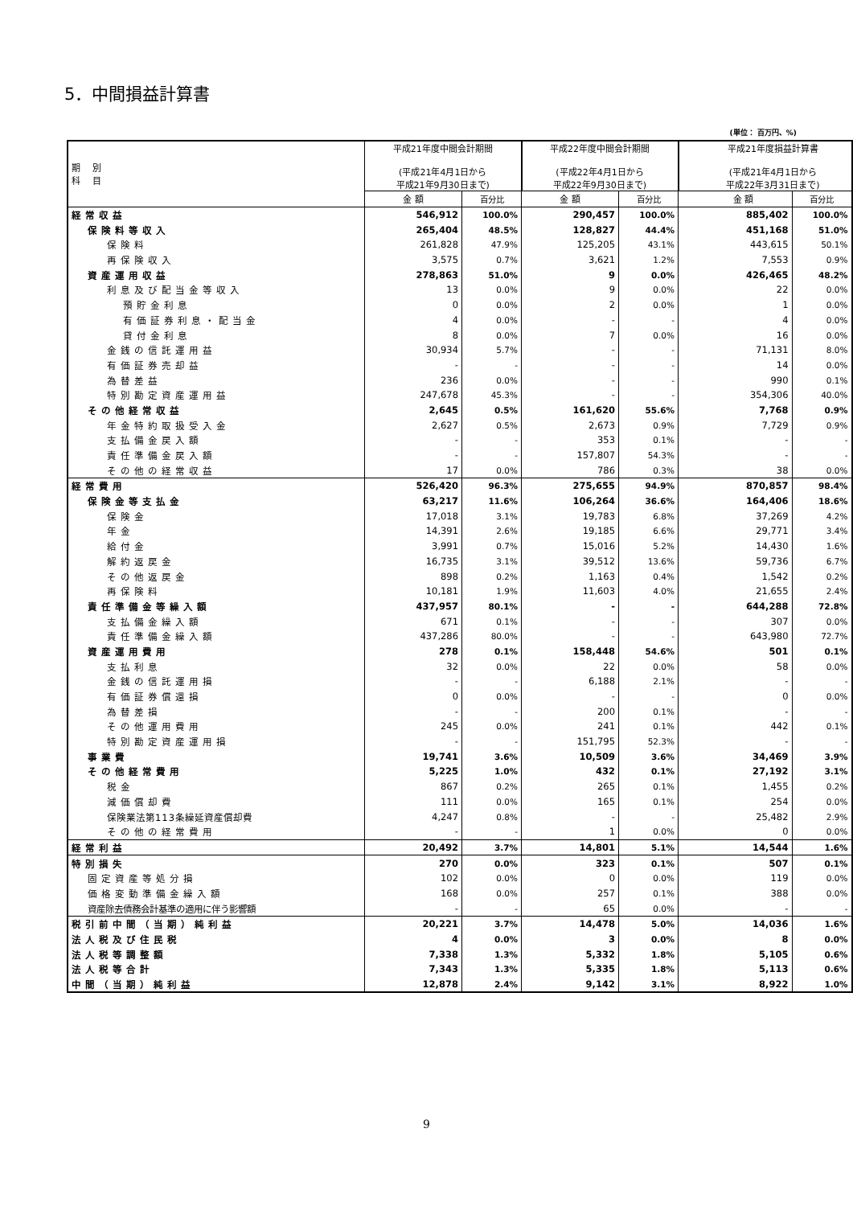5．中間損益計算書
(単位： 百万円、%)
| 期 別 科 目 | 平成21年度中間会計期間 (平成21年4月1日から 平成21年9月30日まで) | | 平成22年度中間会計期間 (平成22年4月1日から 平成22年9月30日まで) | | | 平成21年度損益計算書 (平成21年4月1日から 平成22年3月31日まで) | |
| --- | --- | --- | --- | --- | --- | --- | --- |
| | 金 額 | 百分比 | 金 額 | 百分比 | | 金 額 | 百分比 |
| 経常収益 | 546,912 | 100.0% | 290,457 | 100.0% | | 885,402 | 100.0% |
| 保険料等収入 | 265,404 | 48.5% | 128,827 | 44.4% | | 451,168 | 51.0% |
| 保険料 | 261,828 | 47.9% | 125,205 | 43.1% | | 443,615 | 50.1% |
| 再保険収入 | 3,575 | 0.7% | 3,621 | 1.2% | | 7,553 | 0.9% |
| 資産運用収益 | 278,863 | 51.0% | 9 | 0.0% | | 426,465 | 48.2% |
| 利息及び配当金等収入 | 13 | 0.0% | 9 | 0.0% | | 22 | 0.0% |
| 預貯金利息 | 0 | 0.0% | 2 | 0.0% | | 1 | 0.0% |
| 有価証券利息・配当金 | 4 | 0.0% | - | - | | 4 | 0.0% |
| 貸付金利息 | 8 | 0.0% | 7 | 0.0% | | 16 | 0.0% |
| 金銭の信託運用益 | 30,934 | 5.7% | - | - | | 71,131 | 8.0% |
| 有価証券売却益 | - | - | - | - | | 14 | 0.0% |
| 為替差益 | 236 | 0.0% | - | - | | 990 | 0.1% |
| 特別勘定資産運用益 | 247,678 | 45.3% | - | - | | 354,306 | 40.0% |
| その他経常収益 | 2,645 | 0.5% | 161,620 | 55.6% | | 7,768 | 0.9% |
| 年金特約取扱受入金 | 2,627 | 0.5% | 2,673 | 0.9% | | 7,729 | 0.9% |
| 支払備金戻入額 | - | - | 353 | 0.1% | | - | - |
| 責任準備金戻入額 | - | - | 157,807 | 54.3% | | - | - |
| その他の経常収益 | 17 | 0.0% | 786 | 0.3% | | 38 | 0.0% |
| 経常費用 | 526,420 | 96.3% | 275,655 | 94.9% | | 870,857 | 98.4% |
| 保険金等支払金 | 63,217 | 11.6% | 106,264 | 36.6% | | 164,406 | 18.6% |
| 保険金 | 17,018 | 3.1% | 19,783 | 6.8% | | 37,269 | 4.2% |
| 年金 | 14,391 | 2.6% | 19,185 | 6.6% | | 29,771 | 3.4% |
| 給付金 | 3,991 | 0.7% | 15,016 | 5.2% | | 14,430 | 1.6% |
| 解約返戻金 | 16,735 | 3.1% | 39,512 | 13.6% | | 59,736 | 6.7% |
| その他返戻金 | 898 | 0.2% | 1,163 | 0.4% | | 1,542 | 0.2% |
| 再保険料 | 10,181 | 1.9% | 11,603 | 4.0% | | 21,655 | 2.4% |
| 責任準備金等繰入額 | 437,957 | 80.1% | - | - | | 644,288 | 72.8% |
| 支払備金繰入額 | 671 | 0.1% | - | - | | 307 | 0.0% |
| 責任準備金繰入額 | 437,286 | 80.0% | - | - | | 643,980 | 72.7% |
| 資産運用費用 | 278 | 0.1% | 158,448 | 54.6% | | 501 | 0.1% |
| 支払利息 | 32 | 0.0% | 22 | 0.0% | | 58 | 0.0% |
| 金銭の信託運用損 | - | - | 6,188 | 2.1% | | - | - |
| 有価証券償還損 | 0 | 0.0% | - | - | | 0 | 0.0% |
| 為替差損 | - | - | 200 | 0.1% | | - | - |
| その他運用費用 | 245 | 0.0% | 241 | 0.1% | | 442 | 0.1% |
| 特別勘定資産運用損 | - | - | 151,795 | 52.3% | | - | - |
| 事業費 | 19,741 | 3.6% | 10,509 | 3.6% | | 34,469 | 3.9% |
| その他経常費用 | 5,225 | 1.0% | 432 | 0.1% | | 27,192 | 3.1% |
| 税金 | 867 | 0.2% | 265 | 0.1% | | 1,455 | 0.2% |
| 減価償却費 | 111 | 0.0% | 165 | 0.1% | | 254 | 0.0% |
| 保険業法第113条繰延資産償却費 | 4,247 | 0.8% | - | - | | 25,482 | 2.9% |
| その他の経常費用 | - | - | 1 | 0.0% | | 0 | 0.0% |
| 経常利益 | 20,492 | 3.7% | 14,801 | 5.1% | | 14,544 | 1.6% |
| 特別損失 | 270 | 0.0% | 323 | 0.1% | | 507 | 0.1% |
| 固定資産等処分損 | 102 | 0.0% | 0 | 0.0% | | 119 | 0.0% |
| 価格変動準備金繰入額 | 168 | 0.0% | 257 | 0.1% | | 388 | 0.0% |
| 資産除去債務会計基準の適用に伴う影響額 | - | - | 65 | 0.0% | | - | - |
| 税引前中間（当期）純利益 | 20,221 | 3.7% | 14,478 | 5.0% | | 14,036 | 1.6% |
| 法人税及び住民税 | 4 | 0.0% | 3 | 0.0% | | 8 | 0.0% |
| 法人税等調整額 | 7,338 | 1.3% | 5,332 | 1.8% | | 5,105 | 0.6% |
| 法人税等合計 | 7,343 | 1.3% | 5,335 | 1.8% | | 5,113 | 0.6% |
| 中間（当期）純利益 | 12,878 | 2.4% | 9,142 | 3.1% | | 8,922 | 1.0% |
9